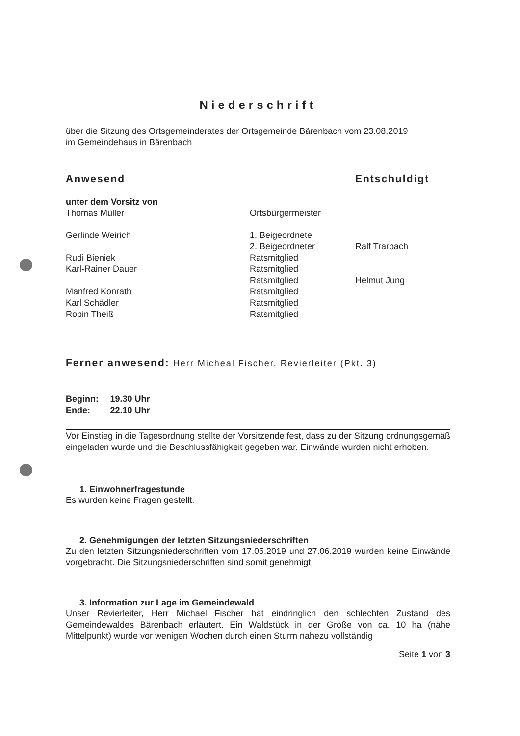Niederschrift
über die Sitzung des Ortsgemeinderates der Ortsgemeinde Bärenbach vom 23.08.2019
im Gemeindehaus in Bärenbach
| Anwesend | | Entschuldigt |
| unter dem Vorsitz von | | |
| Thomas Müller | Ortsbürgermeister | |
| Gerlinde Weirich | 1. Beigeordnete | |
| | 2. Beigeordneter | Ralf Trarbach |
| Rudi Bieniek | Ratsmitglied | |
| Karl-Rainer Dauer | Ratsmitglied | |
| | Ratsmitglied | Helmut Jung |
| Manfred Konrath | Ratsmitglied | |
| Karl Schädler | Ratsmitglied | |
| Robin Theiß | Ratsmitglied | |
Ferner anwesend: Herr Micheal Fischer, Revierleiter (Pkt. 3)
| Beginn: | 19.30 Uhr |
| Ende: | 22.10 Uhr |
Vor Einstieg in die Tagesordnung stellte der Vorsitzende fest, dass zu der Sitzung ordnungsgemäß eingeladen wurde und die Beschlussfähigkeit gegeben war. Einwände wurden nicht erhoben.
1. Einwohnerfragestunde
Es wurden keine Fragen gestellt.
2. Genehmigungen der letzten Sitzungsniederschriften
Zu den letzten Sitzungsniederschriften vom 17.05.2019 und 27.06.2019 wurden keine Einwände vorgebracht. Die Sitzungsniederschriften sind somit genehmigt.
3. Information zur Lage im Gemeindewald
Unser Revierleiter, Herr Michael Fischer hat eindringlich den schlechten Zustand des Gemeindewaldes Bärenbach erläutert. Ein Waldstück in der Größe von ca. 10 ha (nähe Mittelpunkt) wurde vor wenigen Wochen durch einen Sturm nahezu vollständig
Seite 1 von 3